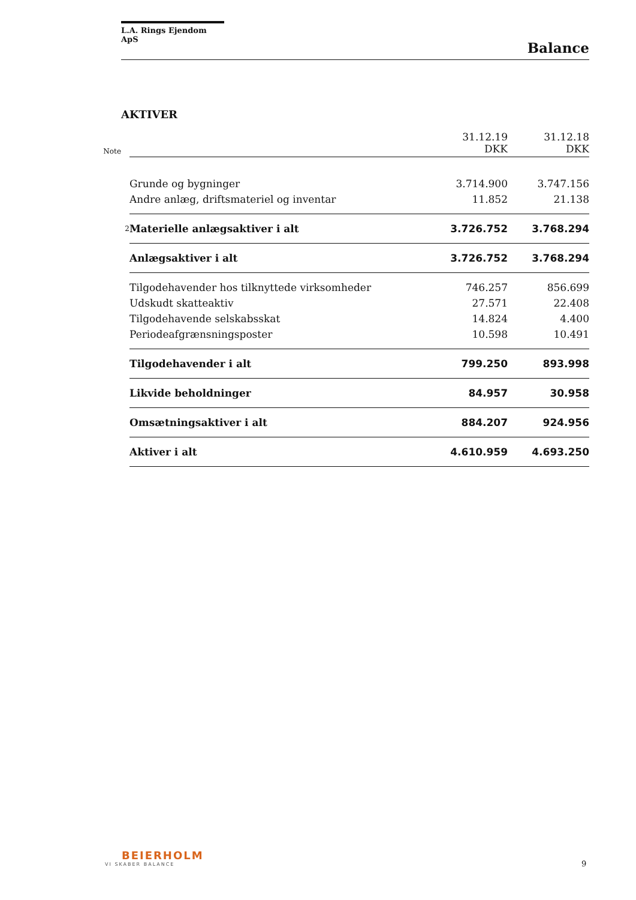L.A. Rings Ejendom ApS
Balance
AKTIVER
| Note | | 31.12.19 DKK | 31.12.18 DKK |
| | Grunde og bygninger | 3.714.900 | 3.747.156 |
| | Andre anlæg, driftsmateriel og inventar | 11.852 | 21.138 |
| 2 | Materielle anlægsaktiver i alt | 3.726.752 | 3.768.294 |
| | Anlægsaktiver i alt | 3.726.752 | 3.768.294 |
| | Tilgodehavender hos tilknyttede virksomheder | 746.257 | 856.699 |
| | Udskudt skatteaktiv | 27.571 | 22.408 |
| | Tilgodehavende selskabsskat | 14.824 | 4.400 |
| | Periodeafgrænsningsposter | 10.598 | 10.491 |
| | Tilgodehavender i alt | 799.250 | 893.998 |
| | Likvide beholdninger | 84.957 | 30.958 |
| | Omsætningsaktiver i alt | 884.207 | 924.956 |
| | Aktiver i alt | 4.610.959 | 4.693.250 |
BEIERHOLM
VI SKABER BALANCE
9